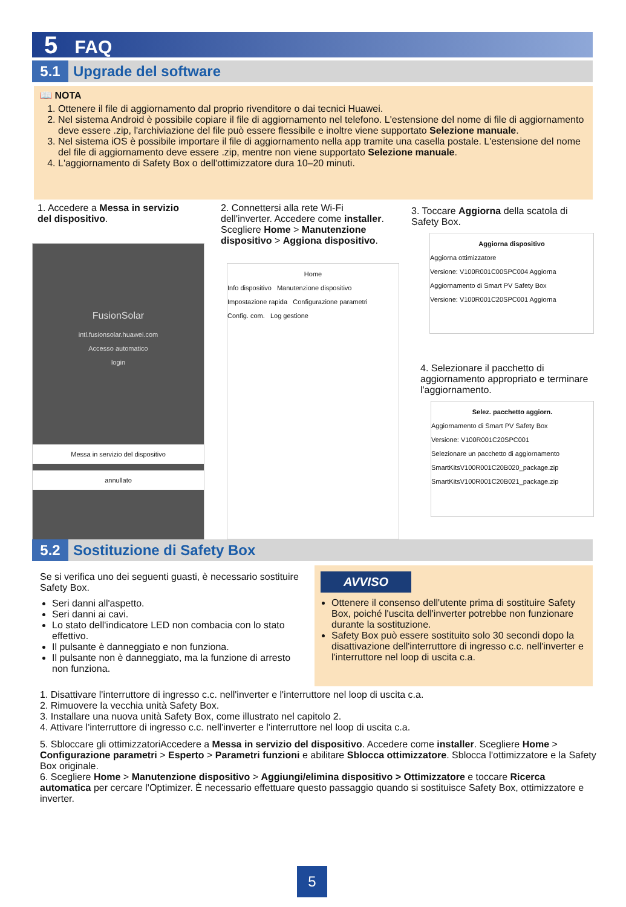5 FAQ
5.1 Upgrade del software
📖 NOTA
1. Ottenere il file di aggiornamento dal proprio rivenditore o dai tecnici Huawei.
2. Nel sistema Android è possibile copiare il file di aggiornamento nel telefono. L'estensione del nome di file di aggiornamento deve essere .zip, l'archiviazione del file può essere flessibile e inoltre viene supportato Selezione manuale.
3. Nel sistema iOS è possibile importare il file di aggiornamento nella app tramite una casella postale. L'estensione del nome del file di aggiornamento deve essere .zip, mentre non viene supportato Selezione manuale.
4. L'aggiornamento di Safety Box o dell'ottimizzatore dura 10–20 minuti.
1. Accedere a Messa in servizio del dispositivo.
FusionSolar
intl.fusionsolar.huawei.com
Accesso automatico
login
Messa in servizio del dispositivo
annullato
2. Connettersi alla rete Wi-Fi dell'inverter. Accedere come installer. Scegliere Home > Manutenzione dispositivo > Aggiona dispositivo.
Home
Info dispositivo Manutenzione dispositivo
Impostazione rapida Configurazione parametri
Config. com. Log gestione
3. Toccare Aggiorna della scatola di Safety Box.
Aggiorna dispositivo
Aggiorna ottimizzatore
Versione: V100R001C00SPC004 Aggiorna
Aggiornamento di Smart PV Safety Box
Versione: V100R001C20SPC001 Aggiorna
4. Selezionare il pacchetto di aggiornamento appropriato e terminare l'aggiornamento.
Selez. pacchetto aggiorn.
Aggiornamento di Smart PV Safety Box
Versione: V100R001C20SPC001
Selezionare un pacchetto di aggiornamento
SmartKitsV100R001C20B020_package.zip
SmartKitsV100R001C20B021_package.zip
5.2 Sostituzione di Safety Box
Se si verifica uno dei seguenti guasti, è necessario sostituire Safety Box.
Seri danni all'aspetto.
Seri danni ai cavi.
Lo stato dell'indicatore LED non combacia con lo stato effettivo.
Il pulsante è danneggiato e non funziona.
Il pulsante non è danneggiato, ma la funzione di arresto non funziona.
AVVISO
Ottenere il consenso dell'utente prima di sostituire Safety Box, poiché l'uscita dell'inverter potrebbe non funzionare durante la sostituzione.
Safety Box può essere sostituito solo 30 secondi dopo la disattivazione dell'interruttore di ingresso c.c. nell'inverter e l'interruttore nel loop di uscita c.a.
1. Disattivare l'interruttore di ingresso c.c. nell'inverter e l'interruttore nel loop di uscita c.a.
2. Rimuovere la vecchia unità Safety Box.
3. Installare una nuova unità Safety Box, come illustrato nel capitolo 2.
4. Attivare l'interruttore di ingresso c.c. nell'inverter e l'interruttore nel loop di uscita c.a.
5. Sbloccare gli ottimizzatoriAccedere a Messa in servizio del dispositivo. Accedere come installer. Scegliere Home > Configurazione parametri > Esperto > Parametri funzioni e abilitare Sblocca ottimizzatore. Sblocca l'ottimizzatore e la Safety Box originale.
6. Scegliere Home > Manutenzione dispositivo > Aggiungi/elimina dispositivo > Ottimizzatore e toccare Ricerca automatica per cercare l'Optimizer. È necessario effettuare questo passaggio quando si sostituisce Safety Box, ottimizzatore e inverter.
5